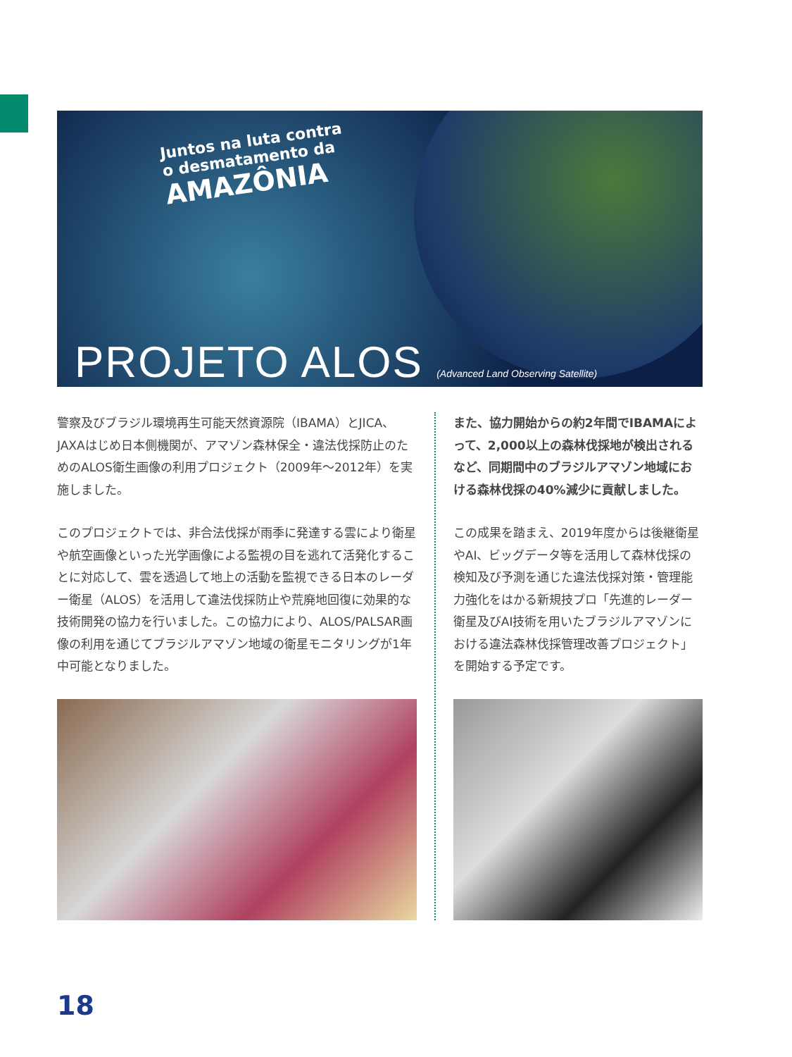Juntos na luta contra
o desmatamento da
AMAZÔNIA
PROJETO ALOS (Advanced Land Observing Satellite)
警察及びブラジル環境再生可能天然資源院（IBAMA）とJICA、JAXAはじめ日本側機関が、アマゾン森林保全・違法伐採防止のためのALOS衛生画像の利用プロジェクト（2009年〜2012年）を実施しました。
このプロジェクトでは、非合法伐採が雨季に発達する雲により衛星や航空画像といった光学画像による監視の目を逃れて活発化することに対応して、雲を透過して地上の活動を監視できる日本のレーダー衛星（ALOS）を活用して違法伐採防止や荒廃地回復に効果的な技術開発の協力を行いました。この協力により、ALOS/PALSAR画像の利用を通じてブラジルアマゾン地域の衛星モニタリングが1年中可能となりました。
また、協力開始からの約2年間でIBAMAによって、2,000以上の森林伐採地が検出されるなど、同期間中のブラジルアマゾン地域における森林伐採の40%減少に貢献しました。
この成果を踏まえ、2019年度からは後継衛星やAI、ビッグデータ等を活用して森林伐採の検知及び予測を通じた違法伐採対策・管理能力強化をはかる新規技プロ「先進的レーダー衛星及びAI技術を用いたブラジルアマゾンにおける違法森林伐採管理改善プロジェクト」を開始する予定です。
18